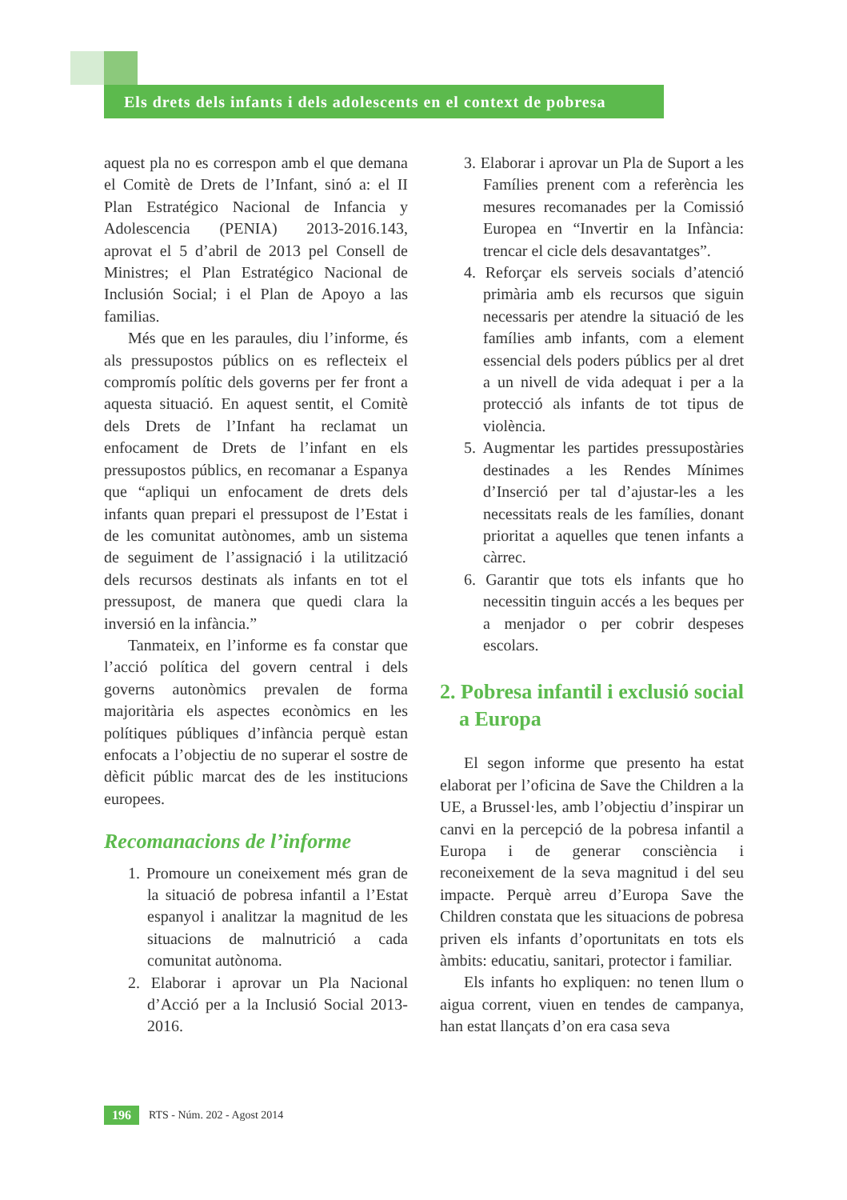Els drets dels infants i dels adolescents en el context de pobresa
aquest pla no es correspon amb el que demana el Comitè de Drets de l’Infant, sinó a: el II Plan Estratégico Nacional de Infancia y Adolescencia (PENIA) 2013-2016.143, aprovat el 5 d’abril de 2013 pel Consell de Ministres; el Plan Estratégico Nacional de Inclusión Social; i el Plan de Apoyo a las familias.
Més que en les paraules, diu l’informe, és als pressupostos públics on es reflecteix el compromís polític dels governs per fer front a aquesta situació. En aquest sentit, el Comitè dels Drets de l’Infant ha reclamat un enfocament de Drets de l’infant en els pressupostos públics, en recomanar a Espanya que “apliqui un enfocament de drets dels infants quan prepari el pressupost de l’Estat i de les comunitat autònomes, amb un sistema de seguiment de l’assignació i la utilització dels recursos destinats als infants en tot el pressupost, de manera que quedi clara la inversió en la infància.”
Tanmateix, en l’informe es fa constar que l’acció política del govern central i dels governs autonòmics prevalen de forma majoritària els aspectes econòmics en les polítiques públiques d’infància perquè estan enfocats a l’objectiu de no superar el sostre de dèficit públic marcat des de les institucions europees.
Recomanacions de l’informe
1. Promoure un coneixement més gran de la situació de pobresa infantil a l’Estat espanyol i analitzar la magnitud de les situacions de malnutrició a cada comunitat autònoma.
2. Elaborar i aprovar un Pla Nacional d’Acció per a la Inclusió Social 2013-2016.
3. Elaborar i aprovar un Pla de Suport a les Famílies prenent com a referència les mesures recomanades per la Comissió Europea en “Invertir en la Infància: trencar el cicle dels desavantatges”.
4. Reforçar els serveis socials d’atenció primària amb els recursos que siguin necessaris per atendre la situació de les famílies amb infants, com a element essencial dels poders públics per al dret a un nivell de vida adequat i per a la protecció als infants de tot tipus de violència.
5. Augmentar les partides pressupostàries destinades a les Rendes Mínimes d’Inserció per tal d’ajustar-les a les necessitats reals de les famílies, donant prioritat a aquelles que tenen infants a càrrec.
6. Garantir que tots els infants que ho necessitin tinguin accés a les beques per a menjador o per cobrir despeses escolars.
2. Pobresa infantil i exclusió social a Europa
El segon informe que presento ha estat elaborat per l’oficina de Save the Children a la UE, a Brussel·les, amb l’objectiu d’inspirar un canvi en la percepció de la pobresa infantil a Europa i de generar consciència i reconeixement de la seva magnitud i del seu impacte. Perquè arreu d’Europa Save the Children constata que les situacions de pobresa priven els infants d’oportunitats en tots els àmbits: educatiu, sanitari, protector i familiar.
Els infants ho expliquen: no tenen llum o aigua corrent, viuen en tendes de campanya, han estat llançats d’on era casa seva
196 RTS - Núm. 202 - Agost 2014